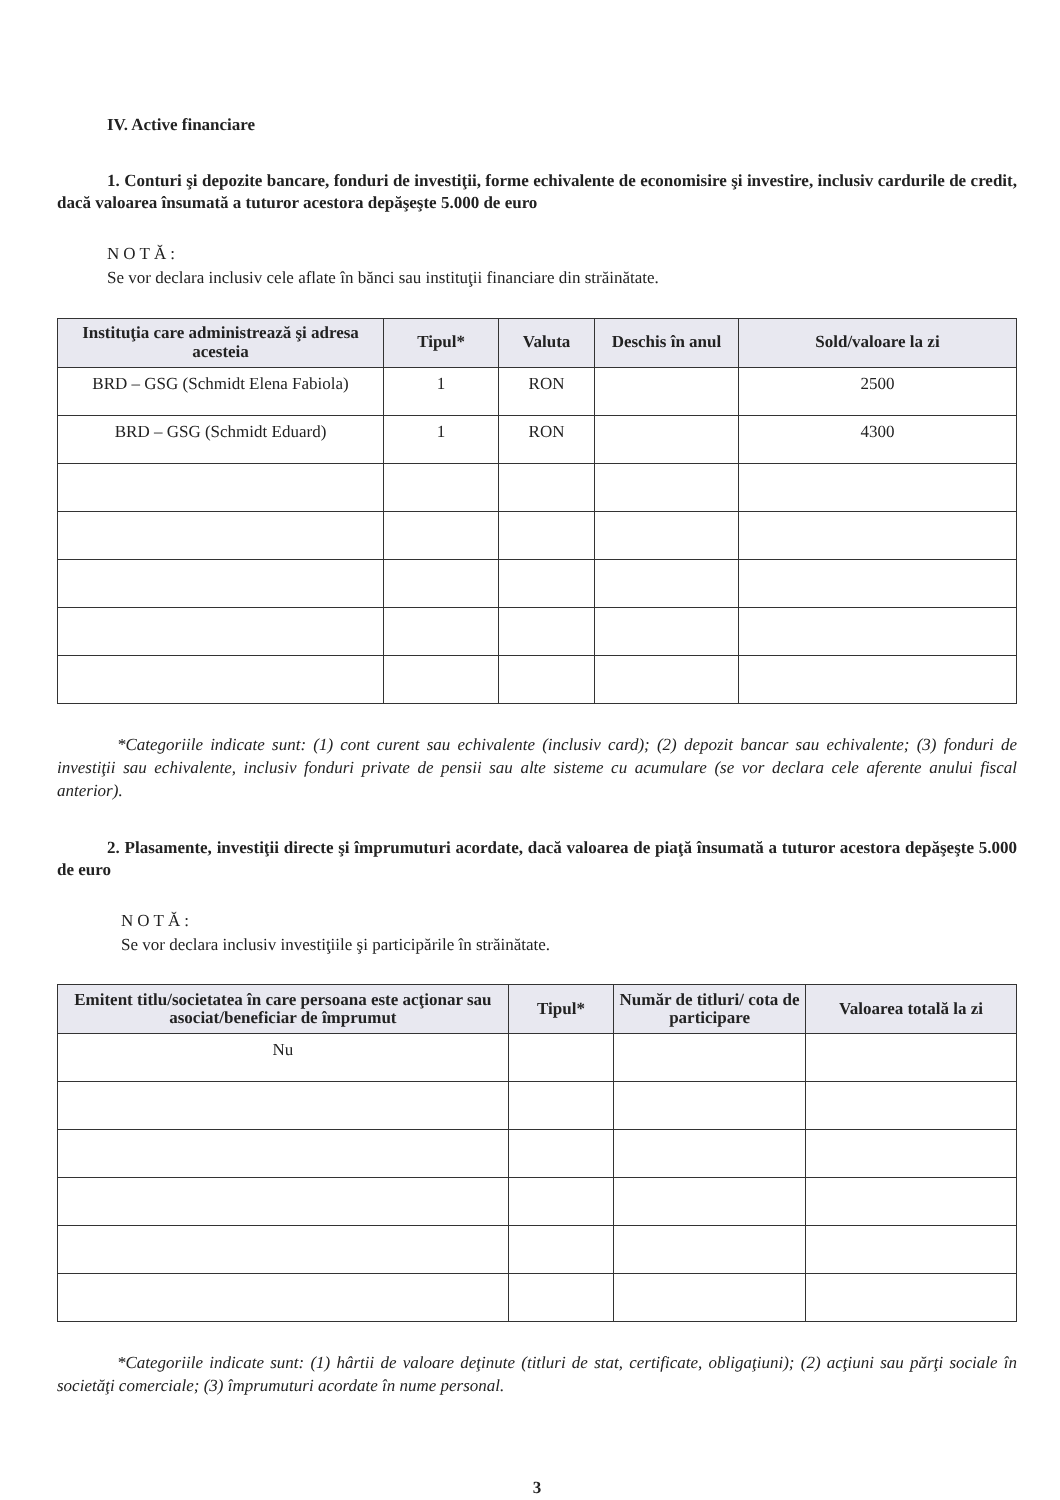IV. Active financiare
1. Conturi şi depozite bancare, fonduri de investiţii, forme echivalente de economisire şi investire, inclusiv cardurile de credit, dacă valoarea însumată a tuturor acestora depăşeşte 5.000 de euro
NOTĂ:
Se vor declara inclusiv cele aflate în bănci sau instituţii financiare din străinătate.
| Instituţia care administrează şi adresa acesteia | Tipul* | Valuta | Deschis în anul | Sold/valoare la zi |
| --- | --- | --- | --- | --- |
| BRD – GSG (Schmidt Elena Fabiola) | 1 | RON | | 2500 |
| BRD – GSG (Schmidt Eduard) | 1 | RON | | 4300 |
*Categoriile indicate sunt: (1) cont curent sau echivalente (inclusiv card); (2) depozit bancar sau echivalente; (3) fonduri de investiţii sau echivalente, inclusiv fonduri private de pensii sau alte sisteme cu acumulare (se vor declara cele aferente anului fiscal anterior).
2. Plasamente, investiţii directe şi împrumuturi acordate, dacă valoarea de piaţă însumată a tuturor acestora depăşeşte 5.000 de euro
NOTĂ:
Se vor declara inclusiv investiţiile şi participările în străinătate.
| Emitent titlu/societatea în care persoana este acţionar sau asociat/beneficiar de împrumut | Tipul* | Număr de titluri/ cota de participare | Valoarea totală la zi |
| --- | --- | --- | --- |
| Nu | | | |
*Categoriile indicate sunt: (1) hârtii de valoare deţinute (titluri de stat, certificate, obligaţiuni); (2) acţiuni sau părţi sociale în societăţi comerciale; (3) împrumuturi acordate în nume personal.
3